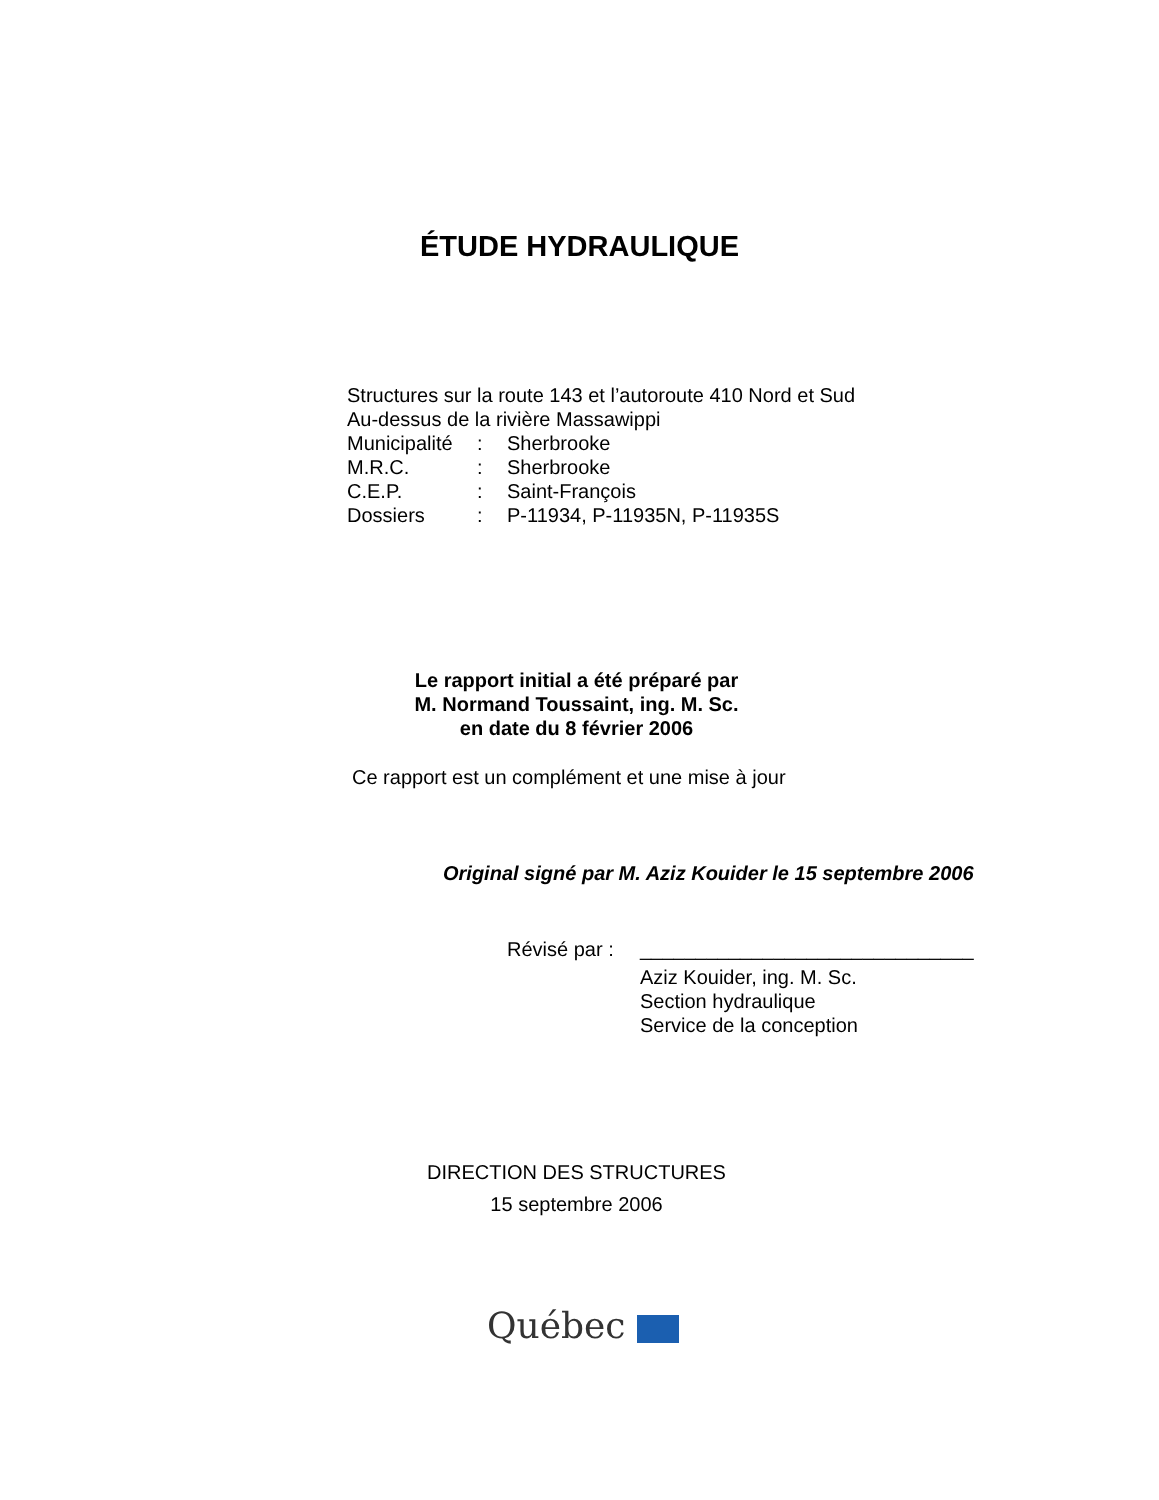ÉTUDE HYDRAULIQUE
Structures sur la route 143 et l’autoroute 410 Nord et Sud
Au-dessus de la rivière Massawippi
| Municipalité | : | Sherbrooke |
| M.R.C. | : | Sherbrooke |
| C.E.P. | : | Saint-François |
| Dossiers | : | P-11934, P-11935N, P-11935S |
Le rapport initial a été préparé par
M. Normand Toussaint, ing. M. Sc.
en date du 8 février 2006
Ce rapport est un complément et une mise à jour
Original signé par M. Aziz Kouider le 15 septembre 2006
| Révisé par : | ______________________________ |
| | Aziz Kouider, ing. M. Sc. Section hydraulique Service de la conception |
DIRECTION DES STRUCTURES
15 septembre 2006
Québec